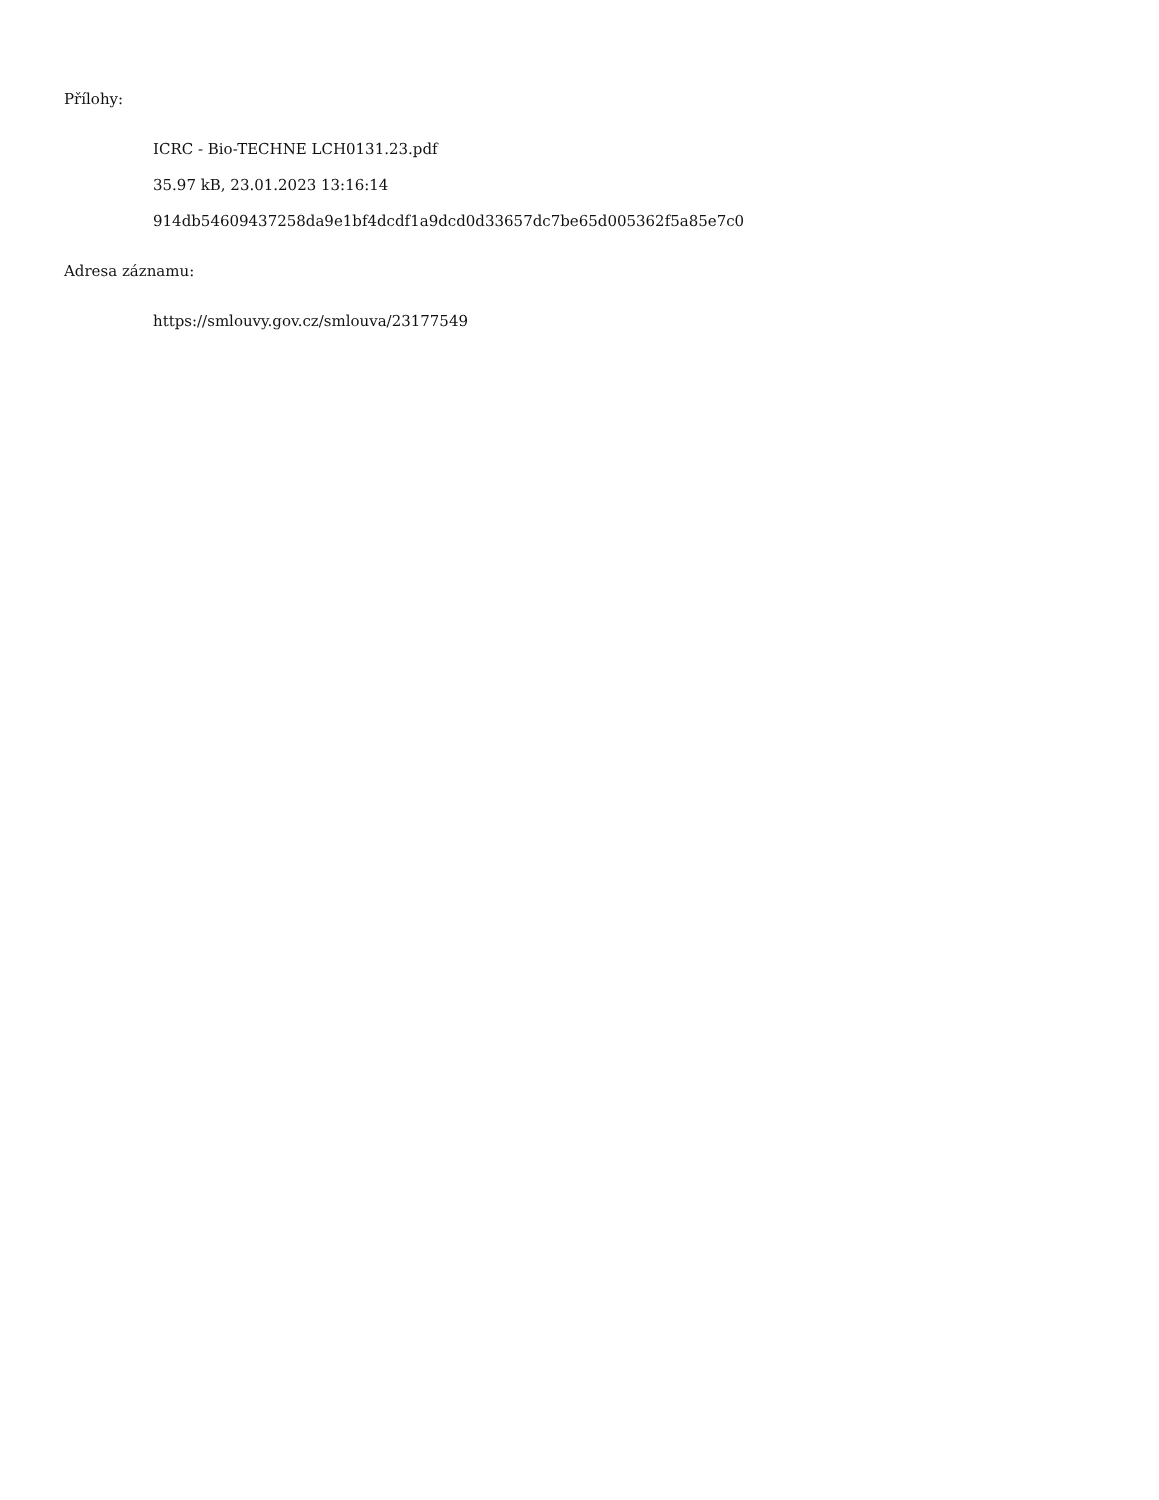Přílohy:
ICRC - Bio-TECHNE LCH0131.23.pdf
35.97 kB, 23.01.2023 13:16:14
914db54609437258da9e1bf4dcdf1a9dcd0d33657dc7be65d005362f5a85e7c0
Adresa záznamu:
https://smlouvy.gov.cz/smlouva/23177549